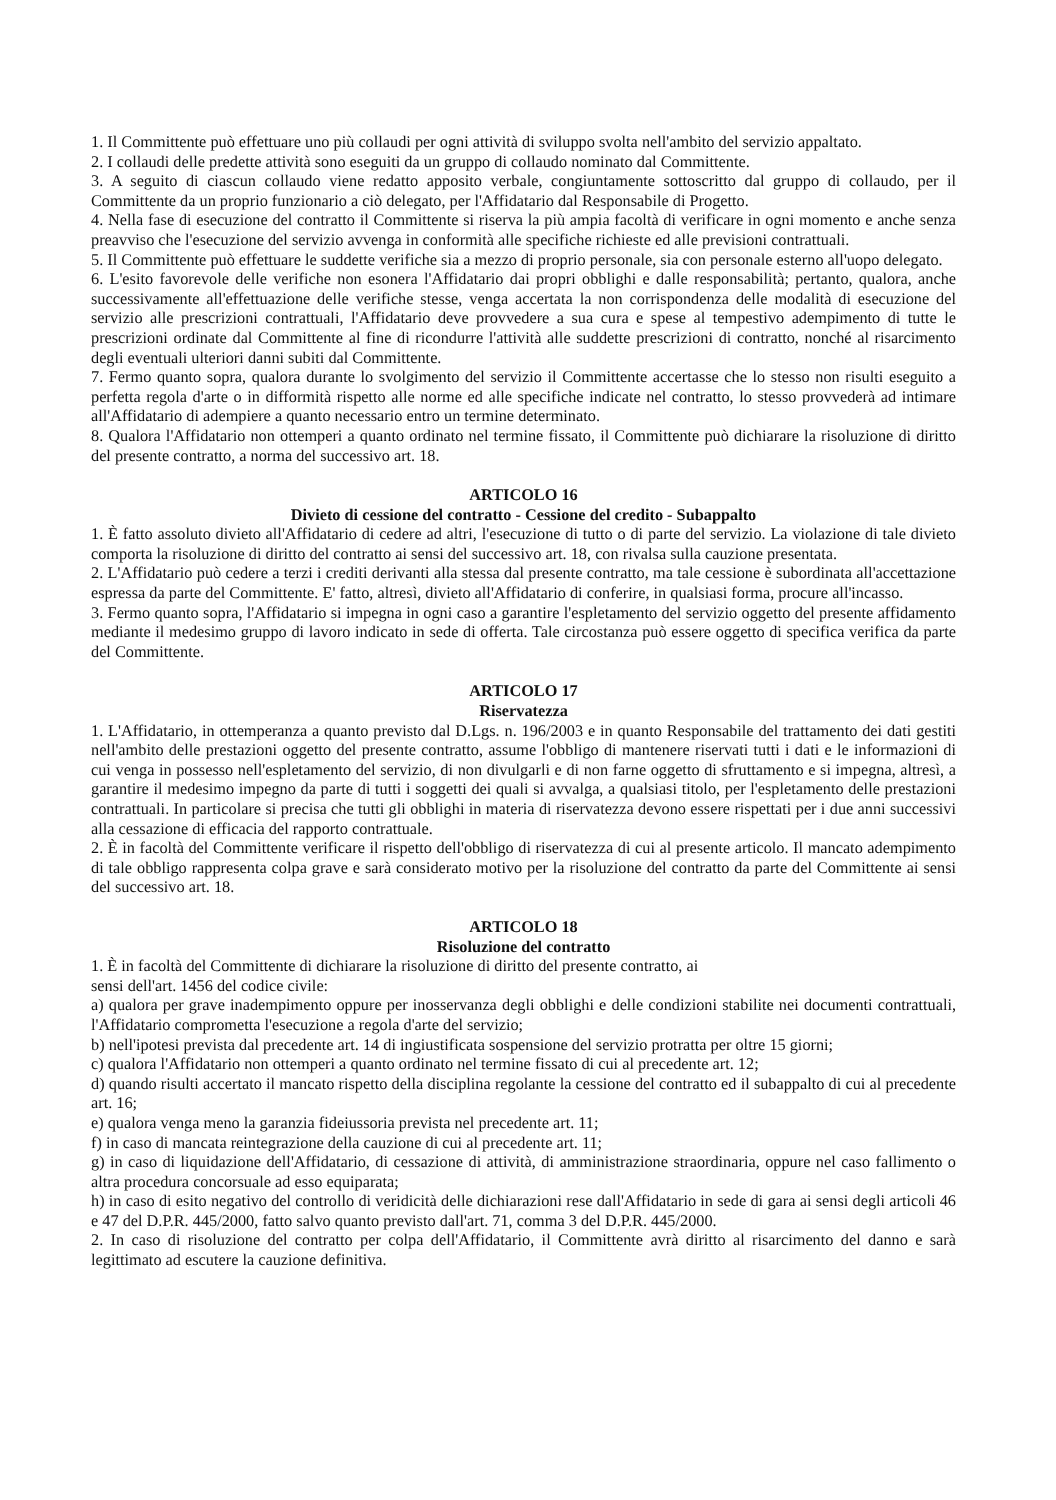1. Il Committente può effettuare uno più collaudi per ogni attività di sviluppo svolta nell'ambito del servizio appaltato.
2. I collaudi delle predette attività sono eseguiti da un gruppo di collaudo nominato dal Committente.
3. A seguito di ciascun collaudo viene redatto apposito verbale, congiuntamente sottoscritto dal gruppo di collaudo, per il Committente da un proprio funzionario a ciò delegato, per l'Affidatario dal Responsabile di Progetto.
4. Nella fase di esecuzione del contratto il Committente si riserva la più ampia facoltà di verificare in ogni momento e anche senza preavviso che l'esecuzione del servizio avvenga in conformità alle specifiche richieste ed alle previsioni contrattuali.
5. Il Committente può effettuare le suddette verifiche sia a mezzo di proprio personale, sia con personale esterno all'uopo delegato.
6. L'esito favorevole delle verifiche non esonera l'Affidatario dai propri obblighi e dalle responsabilità; pertanto, qualora, anche successivamente all'effettuazione delle verifiche stesse, venga accertata la non corrispondenza delle modalità di esecuzione del servizio alle prescrizioni contrattuali, l'Affidatario deve provvedere a sua cura e spese al tempestivo adempimento di tutte le prescrizioni ordinate dal Committente al fine di ricondurre l'attività alle suddette prescrizioni di contratto, nonché al risarcimento degli eventuali ulteriori danni subiti dal Committente.
7. Fermo quanto sopra, qualora durante lo svolgimento del servizio il Committente accertasse che lo stesso non risulti eseguito a perfetta regola d'arte o in difformità rispetto alle norme ed alle specifiche indicate nel contratto, lo stesso provvederà ad intimare all'Affidatario di adempiere a quanto necessario entro un termine determinato.
8. Qualora l'Affidatario non ottemperi a quanto ordinato nel termine fissato, il Committente può dichiarare la risoluzione di diritto del presente contratto, a norma del successivo art. 18.
ARTICOLO 16
Divieto di cessione del contratto - Cessione del credito - Subappalto
1. È fatto assoluto divieto all'Affidatario di cedere ad altri, l'esecuzione di tutto o di parte del servizio. La violazione di tale divieto comporta la risoluzione di diritto del contratto ai sensi del successivo art. 18, con rivalsa sulla cauzione presentata.
2. L'Affidatario può cedere a terzi i crediti derivanti alla stessa dal presente contratto, ma tale cessione è subordinata all'accettazione espressa da parte del Committente. E' fatto, altresì, divieto all'Affidatario di conferire, in qualsiasi forma, procure all'incasso.
3. Fermo quanto sopra, l'Affidatario si impegna in ogni caso a garantire l'espletamento del servizio oggetto del presente affidamento mediante il medesimo gruppo di lavoro indicato in sede di offerta. Tale circostanza può essere oggetto di specifica verifica da parte del Committente.
ARTICOLO 17
Riservatezza
1. L'Affidatario, in ottemperanza a quanto previsto dal D.Lgs. n. 196/2003 e in quanto Responsabile del trattamento dei dati gestiti nell'ambito delle prestazioni oggetto del presente contratto, assume l'obbligo di mantenere riservati tutti i dati e le informazioni di cui venga in possesso nell'espletamento del servizio, di non divulgarli e di non farne oggetto di sfruttamento e si impegna, altresì, a garantire il medesimo impegno da parte di tutti i soggetti dei quali si avvalga, a qualsiasi titolo, per l'espletamento delle prestazioni contrattuali. In particolare si precisa che tutti gli obblighi in materia di riservatezza devono essere rispettati per i due anni successivi alla cessazione di efficacia del rapporto contrattuale.
2. È in facoltà del Committente verificare il rispetto dell'obbligo di riservatezza di cui al presente articolo. Il mancato adempimento di tale obbligo rappresenta colpa grave e sarà considerato motivo per la risoluzione del contratto da parte del Committente ai sensi del successivo art. 18.
ARTICOLO 18
Risoluzione del contratto
1. È in facoltà del Committente di dichiarare la risoluzione di diritto del presente contratto, ai
sensi dell'art. 1456 del codice civile:
a) qualora per grave inadempimento oppure per inosservanza degli obblighi e delle condizioni stabilite nei documenti contrattuali, l'Affidatario comprometta l'esecuzione a regola d'arte del servizio;
b) nell'ipotesi prevista dal precedente art. 14 di ingiustificata sospensione del servizio protratta per oltre 15 giorni;
c) qualora l'Affidatario non ottemperi a quanto ordinato nel termine fissato di cui al precedente art. 12;
d) quando risulti accertato il mancato rispetto della disciplina regolante la cessione del contratto ed il subappalto di cui al precedente art. 16;
e) qualora venga meno la garanzia fideiussoria prevista nel precedente art. 11;
f) in caso di mancata reintegrazione della cauzione di cui al precedente art. 11;
g) in caso di liquidazione dell'Affidatario, di cessazione di attività, di amministrazione straordinaria, oppure nel caso fallimento o altra procedura concorsuale ad esso equiparata;
h) in caso di esito negativo del controllo di veridicità delle dichiarazioni rese dall'Affidatario in sede di gara ai sensi degli articoli 46 e 47 del D.P.R. 445/2000, fatto salvo quanto previsto dall'art. 71, comma 3 del D.P.R. 445/2000.
2. In caso di risoluzione del contratto per colpa dell'Affidatario, il Committente avrà diritto al risarcimento del danno e sarà legittimato ad escutere la cauzione definitiva.